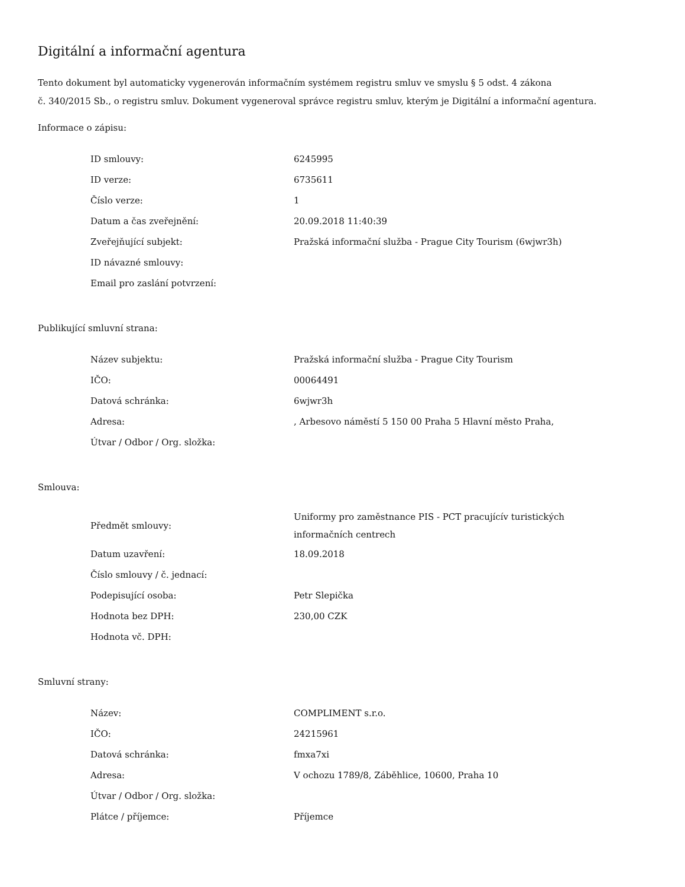Digitální a informační agentura
Tento dokument byl automaticky vygenerován informačním systémem registru smluv ve smyslu § 5 odst. 4 zákona
č. 340/2015 Sb., o registru smluv. Dokument vygeneroval správce registru smluv, kterým je Digitální a informační agentura.
Informace o zápisu:
| ID smlouvy: | 6245995 |
| ID verze: | 6735611 |
| Číslo verze: | 1 |
| Datum a čas zveřejnění: | 20.09.2018 11:40:39 |
| Zveřejňující subjekt: | Pražská informační služba - Prague City Tourism (6wjwr3h) |
| ID návazné smlouvy: | |
| Email pro zaslání potvrzení: | |
Publikující smluvní strana:
| Název subjektu: | Pražská informační služba - Prague City Tourism |
| IČO: | 00064491 |
| Datová schránka: | 6wjwr3h |
| Adresa: | , Arbesovo náměstí 5 150 00 Praha 5 Hlavní město Praha, |
| Útvar / Odbor / Org. složka: | |
Smlouva:
| Předmět smlouvy: | Uniformy pro zaměstnance PIS - PCT pracujícív turistických informačních centrech |
| Datum uzavření: | 18.09.2018 |
| Číslo smlouvy / č. jednací: | |
| Podepisující osoba: | Petr Slepička |
| Hodnota bez DPH: | 230,00 CZK |
| Hodnota vč. DPH: | |
Smluvní strany:
| Název: | COMPLIMENT s.r.o. |
| IČO: | 24215961 |
| Datová schránka: | fmxa7xi |
| Adresa: | V ochozu 1789/8, Záběhlice, 10600, Praha 10 |
| Útvar / Odbor / Org. složka: | |
| Plátce / příjemce: | Příjemce |